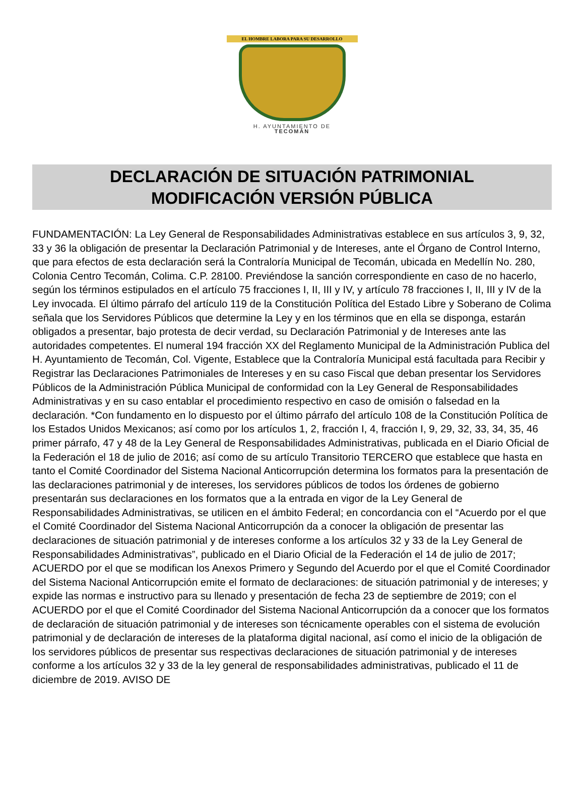EL HOMBRE LABORA PARA SU DESARROLLO
H. AYUNTAMIENTO DE
TECOMÁN
DECLARACIÓN DE SITUACIÓN PATRIMONIAL
MODIFICACIÓN VERSIÓN PÚBLICA
FUNDAMENTACIÓN: La Ley General de Responsabilidades Administrativas establece en sus artículos 3, 9, 32, 33 y 36 la obligación de presentar la Declaración Patrimonial y de Intereses, ante el Órgano de Control Interno, que para efectos de esta declaración será la Contraloría Municipal de Tecomán, ubicada en Medellín No. 280, Colonia Centro Tecomán, Colima. C.P. 28100. Previéndose la sanción correspondiente en caso de no hacerlo, según los términos estipulados en el artículo 75 fracciones I, II, III y IV, y artículo 78 fracciones I, II, III y IV de la Ley invocada. El último párrafo del artículo 119 de la Constitución Política del Estado Libre y Soberano de Colima señala que los Servidores Públicos que determine la Ley y en los términos que en ella se disponga, estarán obligados a presentar, bajo protesta de decir verdad, su Declaración Patrimonial y de Intereses ante las autoridades competentes. El numeral 194 fracción XX del Reglamento Municipal de la Administración Publica del H. Ayuntamiento de Tecomán, Col. Vigente, Establece que la Contraloría Municipal está facultada para Recibir y Registrar las Declaraciones Patrimoniales de Intereses y en su caso Fiscal que deban presentar los Servidores Públicos de la Administración Pública Municipal de conformidad con la Ley General de Responsabilidades Administrativas y en su caso entablar el procedimiento respectivo en caso de omisión o falsedad en la declaración. *Con fundamento en lo dispuesto por el último párrafo del artículo 108 de la Constitución Política de los Estados Unidos Mexicanos; así como por los artículos 1, 2, fracción I, 4, fracción I, 9, 29, 32, 33, 34, 35, 46 primer párrafo, 47 y 48 de la Ley General de Responsabilidades Administrativas, publicada en el Diario Oficial de la Federación el 18 de julio de 2016; así como de su artículo Transitorio TERCERO que establece que hasta en tanto el Comité Coordinador del Sistema Nacional Anticorrupción determina los formatos para la presentación de las declaraciones patrimonial y de intereses, los servidores públicos de todos los órdenes de gobierno presentarán sus declaraciones en los formatos que a la entrada en vigor de la Ley General de Responsabilidades Administrativas, se utilicen en el ámbito Federal; en concordancia con el “Acuerdo por el que el Comité Coordinador del Sistema Nacional Anticorrupción da a conocer la obligación de presentar las declaraciones de situación patrimonial y de intereses conforme a los artículos 32 y 33 de la Ley General de Responsabilidades Administrativas”, publicado en el Diario Oficial de la Federación el 14 de julio de 2017; ACUERDO por el que se modifican los Anexos Primero y Segundo del Acuerdo por el que el Comité Coordinador del Sistema Nacional Anticorrupción emite el formato de declaraciones: de situación patrimonial y de intereses; y expide las normas e instructivo para su llenado y presentación de fecha 23 de septiembre de 2019; con el ACUERDO por el que el Comité Coordinador del Sistema Nacional Anticorrupción da a conocer que los formatos de declaración de situación patrimonial y de intereses son técnicamente operables con el sistema de evolución patrimonial y de declaración de intereses de la plataforma digital nacional, así como el inicio de la obligación de los servidores públicos de presentar sus respectivas declaraciones de situación patrimonial y de intereses conforme a los artículos 32 y 33 de la ley general de responsabilidades administrativas, publicado el 11 de diciembre de 2019. AVISO DE